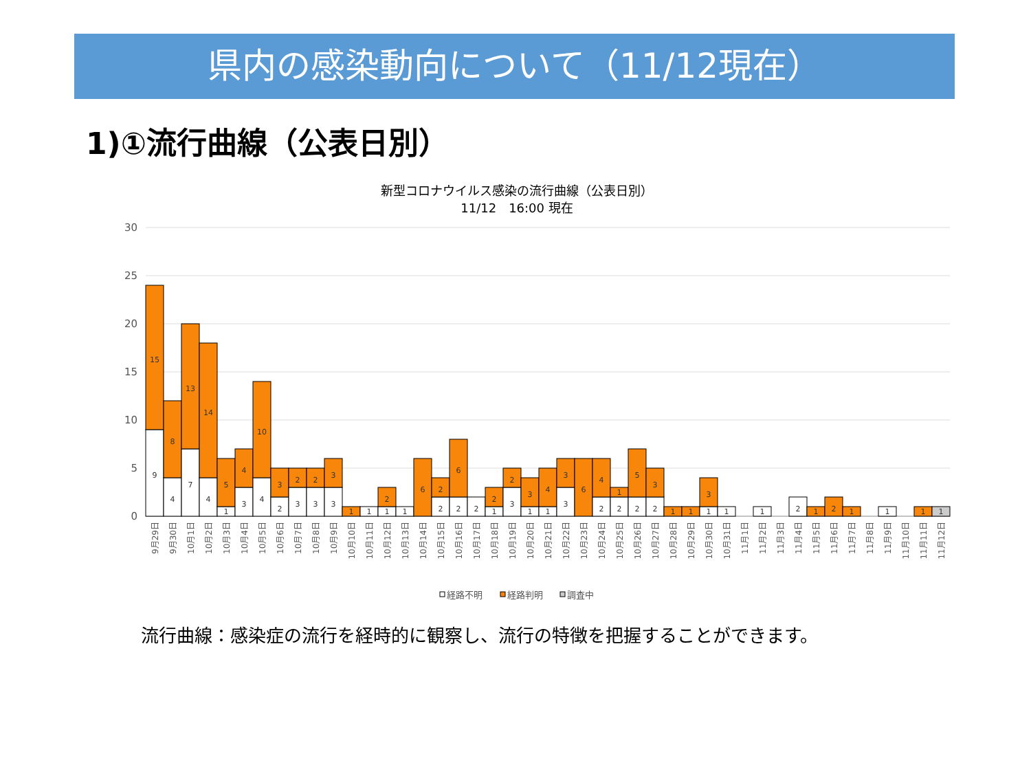県内の感染動向について（11/12現在）
1)①流行曲線（公表日別）
新型コロナウイルス感染の流行曲線（公表日別）
11/12　16:00 現在
30
25
20
15
10
5
0
9
15
4
8
7
13
4
14
1
5
3
4
4
10
2
3
3
2
3
2
3
3
1
1
1
2
1
6
2
2
2
6
2
1
2
3
2
1
3
1
4
3
3
6
2
4
2
1
2
5
2
3
1
1
1
3
1
1
2
1
2
1
1
1
1
9月29日
9月30日
10月1日
10月2日
10月3日
10月4日
10月5日
10月6日
10月7日
10月8日
10月9日
10月10日
10月11日
10月12日
10月13日
10月14日
10月15日
10月16日
10月17日
10月18日
10月19日
10月20日
10月21日
10月22日
10月23日
10月24日
10月25日
10月26日
10月27日
10月28日
10月29日
10月30日
10月31日
11月1日
11月2日
11月3日
11月4日
11月5日
11月6日
11月7日
11月8日
11月9日
11月10日
11月11日
11月12日
経路不明
経路判明
調査中
流行曲線：感染症の流行を経時的に観察し、流行の特徴を把握することができます。